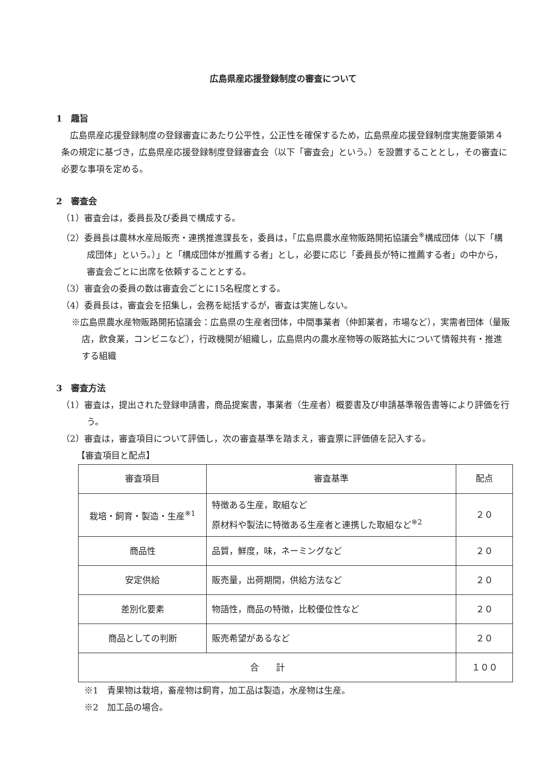広島県産応援登録制度の審査について
1　趣旨
広島県産応援登録制度の登録審査にあたり公平性，公正性を確保するため，広島県産応援登録制度実施要領第４条の規定に基づき，広島県産応援登録制度登録審査会（以下「審査会」という。）を設置することとし，その審査に必要な事項を定める。
2　審査会
（1）審査会は，委員長及び委員で構成する。
（2）委員長は農林水産局販売・連携推進課長を，委員は，「広島県農水産物販路開拓協議会<sup>※</sup>構成団体（以下「構成団体」という。）」と「構成団体が推薦する者」とし，必要に応じ「委員長が特に推薦する者」の中から，審査会ごとに出席を依頼することとする。
（3）審査会の委員の数は審査会ごとに15名程度とする。
（4）委員長は，審査会を招集し，会務を総括するが，審査は実施しない。
※広島県農水産物販路開拓協議会：広島県の生産者団体，中間事業者（仲卸業者，市場など），実需者団体（量販店，飲食業，コンビニなど），行政機関が組織し，広島県内の農水産物等の販路拡大について情報共有・推進する組織
3　審査方法
（1）審査は，提出された登録申請書，商品提案書，事業者（生産者）概要書及び申請基準報告書等により評価を行う。
（2）審査は，審査項目について評価し，次の審査基準を踏まえ，審査票に評価値を記入する。
【審査項目と配点】
| 審査項目 | 審査基準 | 配点 |
| --- | --- | --- |
| 栽培・飼育・製造・生産<sup>※1</sup> | 特徴ある生産，取組など 原材料や製法に特徴ある生産者と連携した取組など<sup>※2</sup> | ２０ |
| 商品性 | 品質，鮮度，味，ネーミングなど | ２０ |
| 安定供給 | 販売量，出荷期間，供給方法など | ２０ |
| 差別化要素 | 物語性，商品の特徴，比較優位性など | ２０ |
| 商品としての判断 | 販売希望があるなど | ２０ |
| 合 計 | | １００ |
※1　青果物は栽培，畜産物は飼育，加工品は製造，水産物は生産。
※2　加工品の場合。